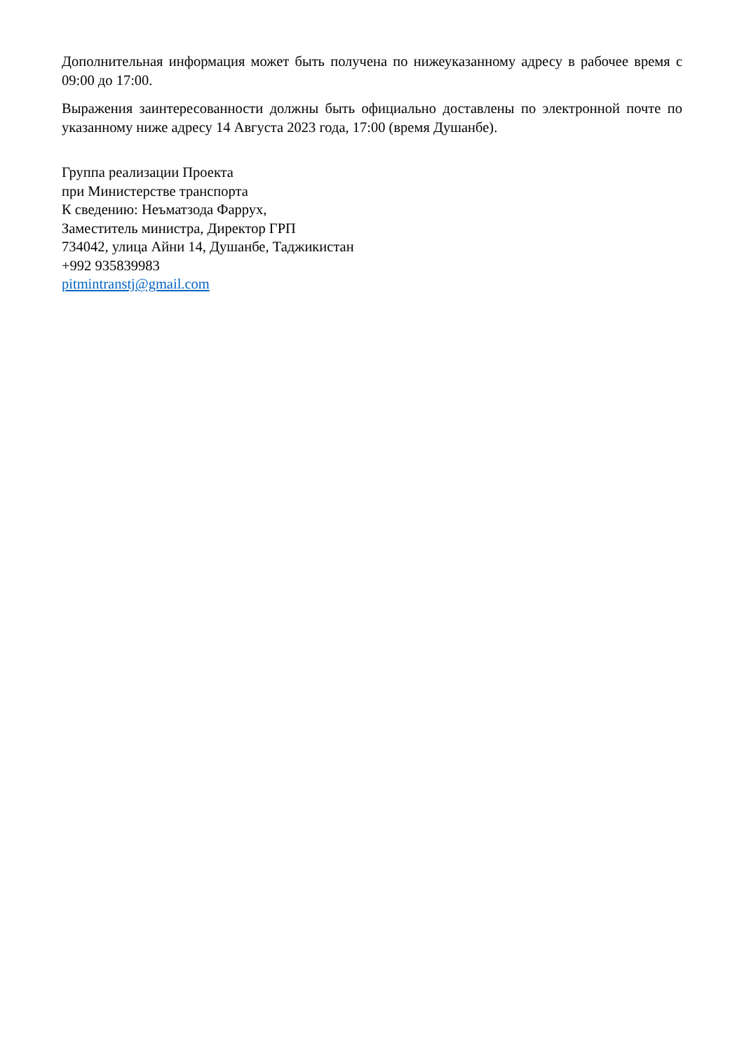Дополнительная информация может быть получена по нижеуказанному адресу в рабочее время с 09:00 до 17:00.
Выражения заинтересованности должны быть официально доставлены по электронной почте по указанному ниже адресу 14 Августа 2023 года, 17:00 (время Душанбе).
Группа реализации Проекта
при Министерстве транспорта
К сведению: Неъматзода Фаррух,
Заместитель министра, Директор ГРП
734042, улица Айни 14, Душанбе, Таджикистан
+992 935839983
pitmintranstj@gmail.com